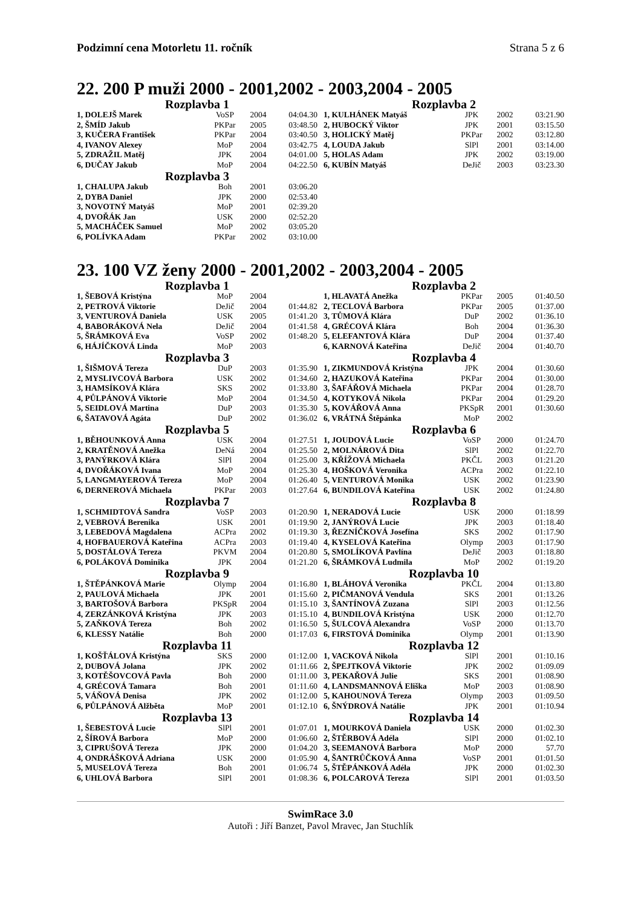Podzimní cena Motorletu 11. ročník Strana 5 z 6
22. 200 P muži 2000 - 2001,2002 - 2003,2004 - 2005
Rozplavba 1
| 1, DOLEJŠ Marek | VoSP | 2004 | 04:04.30 |
| 2, ŠMÍD Jakub | PKPar | 2005 | 03:48.50 |
| 3, KUČERA František | PKPar | 2004 | 03:40.50 |
| 4, IVANOV Alexey | MoP | 2004 | 03:42.75 |
| 5, ZDRAŽIL Matěj | JPK | 2004 | 04:01.00 |
| 6, DUČAY Jakub | MoP | 2004 | 04:22.50 |
Rozplavba 2
| 1, KULHÁNEK Matyáš | JPK | 2002 | 03:21.90 |
| 2, HUBOCKÝ Viktor | JPK | 2001 | 03:15.50 |
| 3, HOLICKÝ Matěj | PKPar | 2002 | 03:12.80 |
| 4, LOUDA Jakub | SlPl | 2001 | 03:14.00 |
| 5, HOLAS Adam | JPK | 2002 | 03:19.00 |
| 6, KUBÍN Matyáš | DeJič | 2003 | 03:23.30 |
Rozplavba 3
| 1, CHALUPA Jakub | Boh | 2001 | 03:06.20 |
| 2, DYBA Daniel | JPK | 2000 | 02:53.40 |
| 3, NOVOTNÝ Matyáš | MoP | 2001 | 02:39.20 |
| 4, DVOŘÁK Jan | USK | 2000 | 02:52.20 |
| 5, MACHÁČEK Samuel | MoP | 2002 | 03:05.20 |
| 6, POLÍVKA Adam | PKPar | 2002 | 03:10.00 |
23. 100 VZ ženy 2000 - 2001,2002 - 2003,2004 - 2005
Rozplavba 1
| 1, ŠEBOVÁ Kristýna | MoP | 2004 | |
| 2, PETROVÁ Viktorie | DeJič | 2004 | 01:44.82 |
| 3, VENTUROVÁ Daniela | USK | 2005 | 01:41.20 |
| 4, BABORÁKOVÁ Nela | DeJič | 2004 | 01:41.58 |
| 5, ŠRÁMKOVÁ Eva | VoSP | 2002 | 01:48.20 |
| 6, HÁJÍČKOVÁ Linda | MoP | 2003 | |
Rozplavba 2
| 1, HLAVATÁ Anežka | PKPar | 2005 | 01:40.50 |
| 2, TECLOVÁ Barbora | PKPar | 2005 | 01:37.00 |
| 3, TŮMOVÁ Klára | DuP | 2002 | 01:36.10 |
| 4, GRÉCOVÁ Klára | Boh | 2004 | 01:36.30 |
| 5, ELEFANTOVÁ Klára | DuP | 2004 | 01:37.40 |
| 6, KARNOVÁ Kateřina | DeJič | 2004 | 01:40.70 |
Rozplavba 3
| 1, ŠIŠMOVÁ Tereza | DuP | 2003 | 01:35.90 |
| 2, MYSLIVCOVÁ Barbora | USK | 2002 | 01:34.60 |
| 3, HAMSÍKOVÁ Klára | SKS | 2002 | 01:33.80 |
| 4, PŮLPÁNOVÁ Viktorie | MoP | 2004 | 01:34.50 |
| 5, SEIDLOVÁ Martina | DuP | 2003 | 01:35.30 |
| 6, ŠATAVOVÁ Agáta | DuP | 2002 | 01:36.02 |
Rozplavba 4
| 1, ZIKMUNDOVÁ Kristýna | JPK | 2004 | 01:30.60 |
| 2, HAZUKOVÁ Kateřina | PKPar | 2004 | 01:30.00 |
| 3, ŠAFÁŘOVÁ Michaela | PKPar | 2004 | 01:28.70 |
| 4, KOTYKOVÁ Nikola | PKPar | 2004 | 01:29.20 |
| 5, KOVÁŘOVÁ Anna | PKSpR | 2001 | 01:30.60 |
| 6, VRÁTNÁ Štěpánka | MoP | 2002 | |
Rozplavba 5
| 1, BĚHOUNKOVÁ Anna | USK | 2004 | 01:27.51 |
| 2, KRATĚNOVÁ Anežka | DeNá | 2004 | 01:25.50 |
| 3, PANÝRKOVÁ Klára | SlPl | 2004 | 01:25.00 |
| 4, DVOŘÁKOVÁ Ivana | MoP | 2004 | 01:25.30 |
| 5, LANGMAYEROVÁ Tereza | MoP | 2004 | 01:26.40 |
| 6, DERNEROVÁ Michaela | PKPar | 2003 | 01:27.64 |
Rozplavba 6
| 1, JOUDOVÁ Lucie | VoSP | 2000 | 01:24.70 |
| 2, MOLNÁROVÁ Dita | SlPl | 2002 | 01:22.70 |
| 3, KŘÍŽOVÁ Michaela | PKČL | 2003 | 01:21.20 |
| 4, HOŠKOVÁ Veronika | ACPra | 2002 | 01:22.10 |
| 5, VENTUROVÁ Monika | USK | 2002 | 01:23.90 |
| 6, BUNDILOVÁ Kateřina | USK | 2002 | 01:24.80 |
Rozplavba 7
| 1, SCHMIDTOVÁ Sandra | VoSP | 2003 | 01:20.90 |
| 2, VEBROVÁ Berenika | USK | 2001 | 01:19.90 |
| 3, LEBEDOVÁ Magdalena | ACPra | 2002 | 01:19.30 |
| 4, HOFBAUEROVÁ Kateřina | ACPra | 2003 | 01:19.40 |
| 5, DOSTÁLOVÁ Tereza | PKVM | 2004 | 01:20.80 |
| 6, POLÁKOVÁ Dominika | JPK | 2004 | 01:21.20 |
Rozplavba 8
| 1, NERADOVÁ Lucie | USK | 2000 | 01:18.99 |
| 2, JANÝROVÁ Lucie | JPK | 2003 | 01:18.40 |
| 3, ŘEZNÍČKOVÁ Josefína | SKS | 2002 | 01:17.90 |
| 4, KYSELOVÁ Kateřina | Olymp | 2003 | 01:17.90 |
| 5, SMOLÍKOVÁ Pavlína | DeJič | 2003 | 01:18.80 |
| 6, ŠRÁMKOVÁ Ludmila | MoP | 2002 | 01:19.20 |
Rozplavba 9
| 1, ŠTĚPÁNKOVÁ Marie | Olymp | 2004 | 01:16.80 |
| 2, PAULOVÁ Michaela | JPK | 2001 | 01:15.60 |
| 3, BARTOŠOVÁ Barbora | PKSpR | 2004 | 01:15.10 |
| 4, ZERZÁNKOVÁ Kristýna | JPK | 2003 | 01:15.10 |
| 5, ZAŇKOVÁ Tereza | Boh | 2002 | 01:16.50 |
| 6, KLESSY Natálie | Boh | 2000 | 01:17.03 |
Rozplavba 10
| 1, BLÁHOVÁ Veronika | PKČL | 2004 | 01:13.80 |
| 2, PIČMANOVÁ Vendula | SKS | 2001 | 01:13.26 |
| 3, ŠANTÍNOVÁ Zuzana | SlPl | 2003 | 01:12.56 |
| 4, BUNDILOVÁ Kristýna | USK | 2000 | 01:12.70 |
| 5, ŠULCOVÁ Alexandra | VoSP | 2000 | 01:13.70 |
| 6, FIRSTOVÁ Dominika | Olymp | 2001 | 01:13.90 |
Rozplavba 11
| 1, KOŠŤÁLOVÁ Kristýna | SKS | 2000 | 01:12.00 |
| 2, DUBOVÁ Jolana | JPK | 2002 | 01:11.66 |
| 3, KOTĚŠOVCOVÁ Pavla | Boh | 2000 | 01:11.00 |
| 4, GRÉCOVÁ Tamara | Boh | 2001 | 01:11.60 |
| 5, VÁŇOVÁ Denisa | JPK | 2002 | 01:12.00 |
| 6, PŮLPÁNOVÁ Alžběta | MoP | 2001 | 01:12.10 |
Rozplavba 12
| 1, VACKOVÁ Nikola | SlPl | 2001 | 01:10.16 |
| 2, ŠPEJTKOVÁ Viktorie | JPK | 2002 | 01:09.09 |
| 3, PEKAŘOVÁ Julie | SKS | 2001 | 01:08.90 |
| 4, LANDSMANNOVÁ Eliška | MoP | 2003 | 01:08.90 |
| 5, KAHOUNOVÁ Tereza | Olymp | 2003 | 01:09.50 |
| 6, ŠNÝDROVÁ Natálie | JPK | 2001 | 01:10.94 |
Rozplavba 13
| 1, ŠEBESTOVÁ Lucie | SlPl | 2001 | 01:07.01 |
| 2, ŠÍROVÁ Barbora | MoP | 2000 | 01:06.60 |
| 3, CIPRUŠOVÁ Tereza | JPK | 2000 | 01:04.20 |
| 4, ONDRÁŠKOVÁ Adriana | USK | 2000 | 01:05.90 |
| 5, MUSELOVÁ Tereza | Boh | 2001 | 01:06.74 |
| 6, UHLOVÁ Barbora | SlPl | 2001 | 01:08.36 |
Rozplavba 14
| 1, MOURKOVÁ Daniela | USK | 2000 | 01:02.30 |
| 2, ŠTĚRBOVÁ Adéla | SlPl | 2000 | 01:02.10 |
| 3, SEEMANOVÁ Barbora | MoP | 2000 | 57.70 |
| 4, ŠANTRŮČKOVÁ Anna | VoSP | 2001 | 01:01.50 |
| 5, ŠTĚPÁNKOVÁ Adéla | JPK | 2000 | 01:02.30 |
| 6, POLCAROVÁ Tereza | SlPl | 2001 | 01:03.50 |
SwimRace 3.0
Autoři : Jiří Banzet, Pavol Mravec, Jan Stuchlík